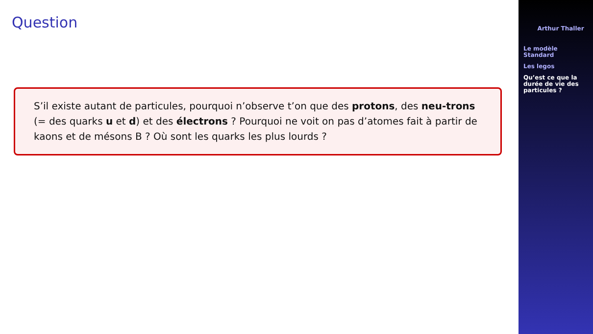Question
S’il existe autant de particules, pourquoi n’observe t’on que des protons, des neu-trons (= des quarks u et d) et des électrons ? Pourquoi ne voit on pas d’atomes fait à partir de kaons et de mésons B ? Où sont les quarks les plus lourds ?
Arthur Thaller
Le modèle
Standard
Les legos
Qu’est ce que la
durée de vie des
particules ?